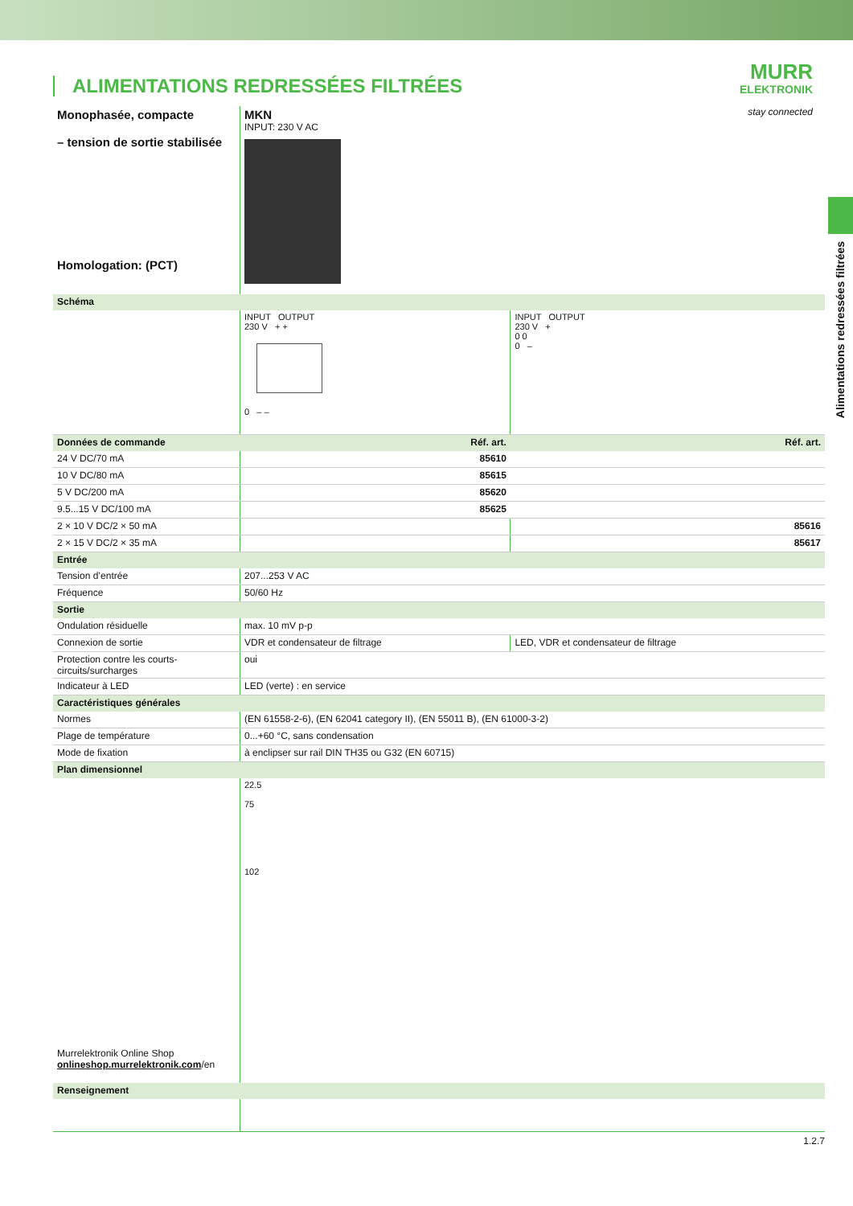MURR
ELEKTRONIK
stay connected
Alimentations redressées filtrées
ALIMENTATIONS REDRESSÉES FILTRÉES
| Monophasée, compacte – tension de sortie stabilisée Homologation: (PCT) | MKN INPUT: 230 V AC | |
| Schéma | | |
| | INPUT OUTPUT 230 V + + 0 – – | INPUT OUTPUT 230 V + 0 0 0 – |
| Données de commande | Réf. art. | Réf. art. |
| 24 V DC/70 mA | 85610 | |
| 10 V DC/80 mA | 85615 | |
| 5 V DC/200 mA | 85620 | |
| 9.5...15 V DC/100 mA | 85625 | |
| 2 × 10 V DC/2 × 50 mA | | 85616 |
| 2 × 15 V DC/2 × 35 mA | | 85617 |
| Entrée | | |
| Tension d’entrée | 207...253 V AC | |
| Fréquence | 50/60 Hz | |
| Sortie | | |
| Ondulation résiduelle | max. 10 mV p-p | |
| Connexion de sortie | VDR et condensateur de filtrage | LED, VDR et condensateur de filtrage |
| Protection contre les courts-circuits/surcharges | oui | |
| Indicateur à LED | LED (verte) : en service | |
| Caractéristiques générales | | |
| Normes | (EN 61558-2-6), (EN 62041 category II), (EN 55011 B), (EN 61000-3-2) | |
| Plage de température | 0...+60 °C, sans condensation | |
| Mode de fixation | à enclipser sur rail DIN TH35 ou G32 (EN 60715) | |
| Plan dimensionnel | | |
| Murrelektronik Online Shop onlineshop.murrelektronik.com /en | 22.5 75 102 | |
| Renseignement | | |
1.2.7